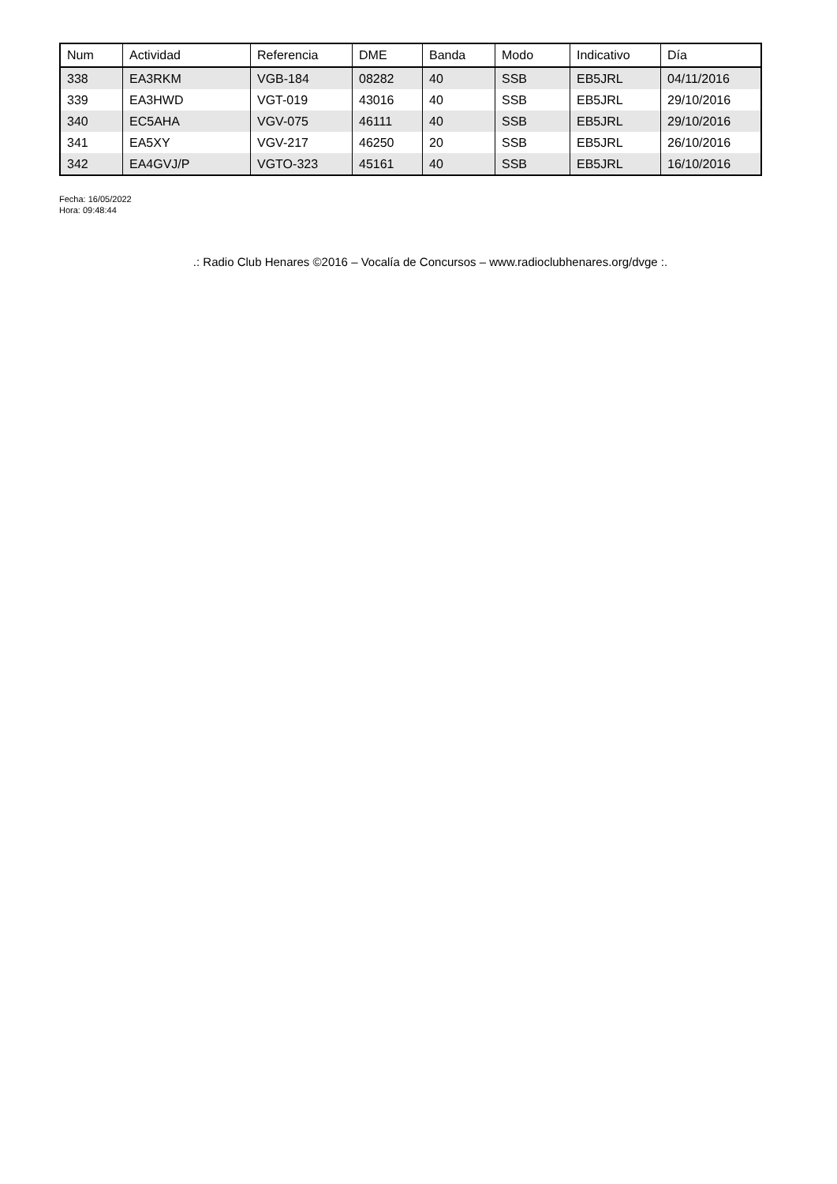| Num | Actividad | Referencia | DME | Banda | Modo | Indicativo | Día |
| --- | --- | --- | --- | --- | --- | --- | --- |
| 338 | EA3RKM | VGB-184 | 08282 | 40 | SSB | EB5JRL | 04/11/2016 |
| 339 | EA3HWD | VGT-019 | 43016 | 40 | SSB | EB5JRL | 29/10/2016 |
| 340 | EC5AHA | VGV-075 | 46111 | 40 | SSB | EB5JRL | 29/10/2016 |
| 341 | EA5XY | VGV-217 | 46250 | 20 | SSB | EB5JRL | 26/10/2016 |
| 342 | EA4GVJ/P | VGTO-323 | 45161 | 40 | SSB | EB5JRL | 16/10/2016 |
Fecha: 16/05/2022
Hora: 09:48:44
.: Radio Club Henares ©2016 – Vocalía de Concursos – www.radioclubhenares.org/dvge :.